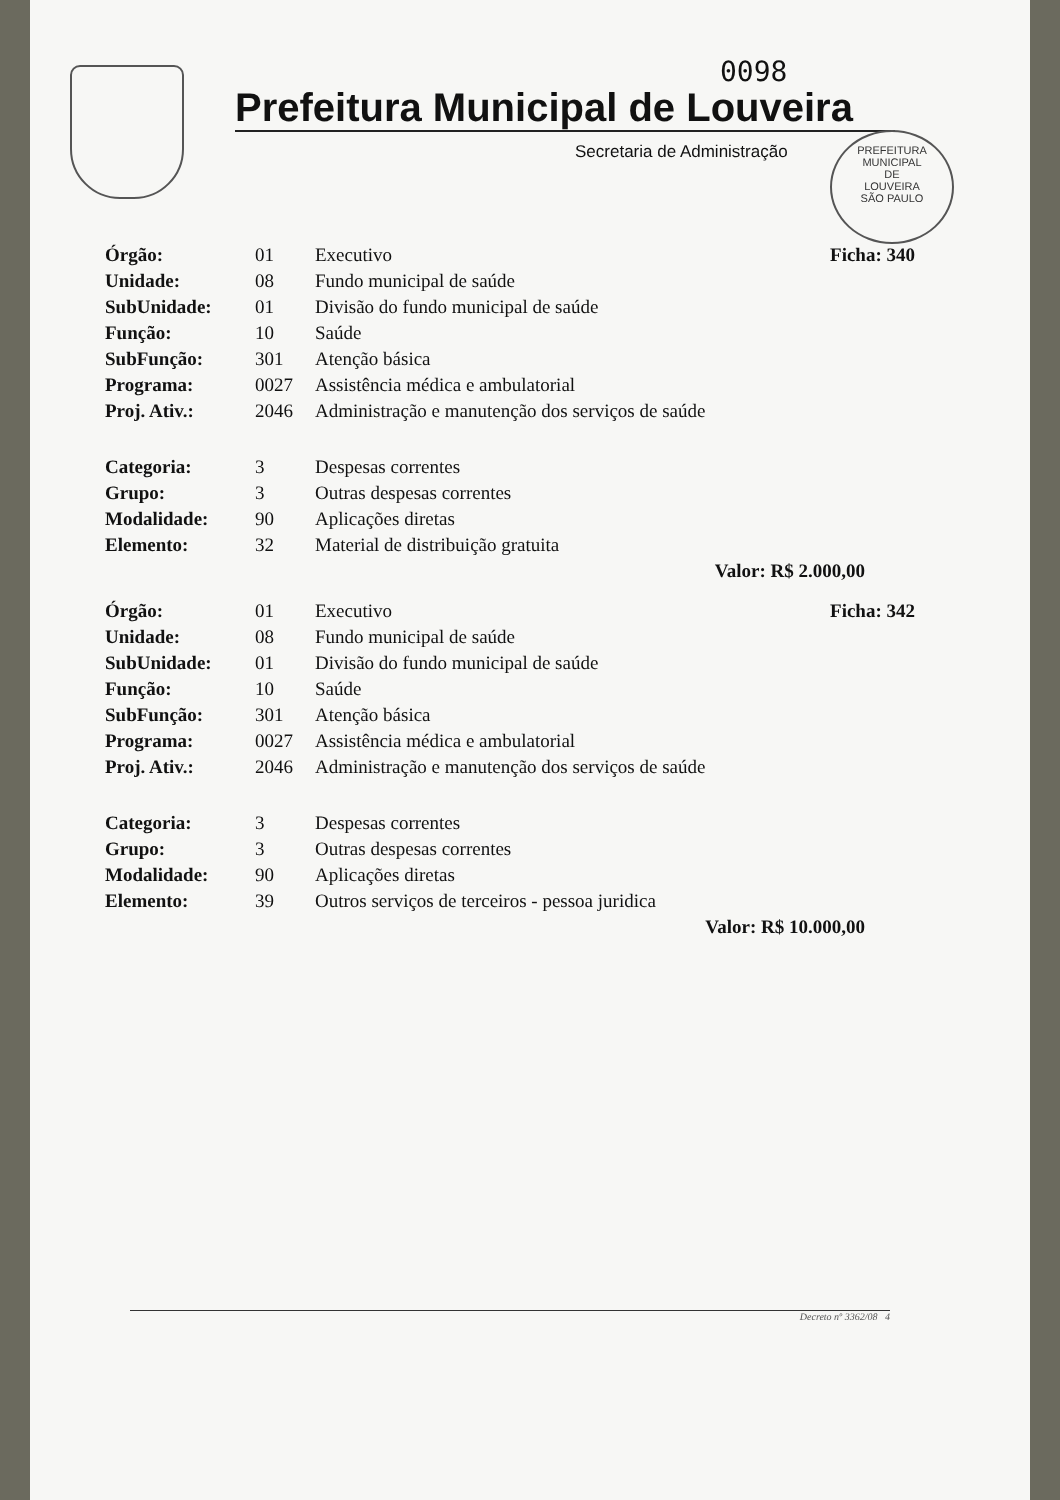0098
PREFEITURA MUNICIPAL
DE
LOUVEIRA
SÃO PAULO
Prefeitura Municipal de Louveira
Secretaria de Administração
| Órgão: | 01 | Executivo | Ficha: 340 |
| Unidade: | 08 | Fundo municipal de saúde | |
| SubUnidade: | 01 | Divisão do fundo municipal de saúde | |
| Função: | 10 | Saúde | |
| SubFunção: | 301 | Atenção básica | |
| Programa: | 0027 | Assistência médica e ambulatorial | |
| Proj. Ativ.: | 2046 | Administração e manutenção dos serviços de saúde | |
| Categoria: | 3 | Despesas correntes | |
| Grupo: | 3 | Outras despesas correntes | |
| Modalidade: | 90 | Aplicações diretas | |
| Elemento: | 32 | Material de distribuição gratuita | |
| Valor: R$ 2.000,00 | | | |
| Órgão: | 01 | Executivo | Ficha: 342 |
| Unidade: | 08 | Fundo municipal de saúde | |
| SubUnidade: | 01 | Divisão do fundo municipal de saúde | |
| Função: | 10 | Saúde | |
| SubFunção: | 301 | Atenção básica | |
| Programa: | 0027 | Assistência médica e ambulatorial | |
| Proj. Ativ.: | 2046 | Administração e manutenção dos serviços de saúde | |
| Categoria: | 3 | Despesas correntes | |
| Grupo: | 3 | Outras despesas correntes | |
| Modalidade: | 90 | Aplicações diretas | |
| Elemento: | 39 | Outros serviços de terceiros - pessoa juridica | |
| Valor: R$ 10.000,00 | | | |
Decreto nº 3362/08 4